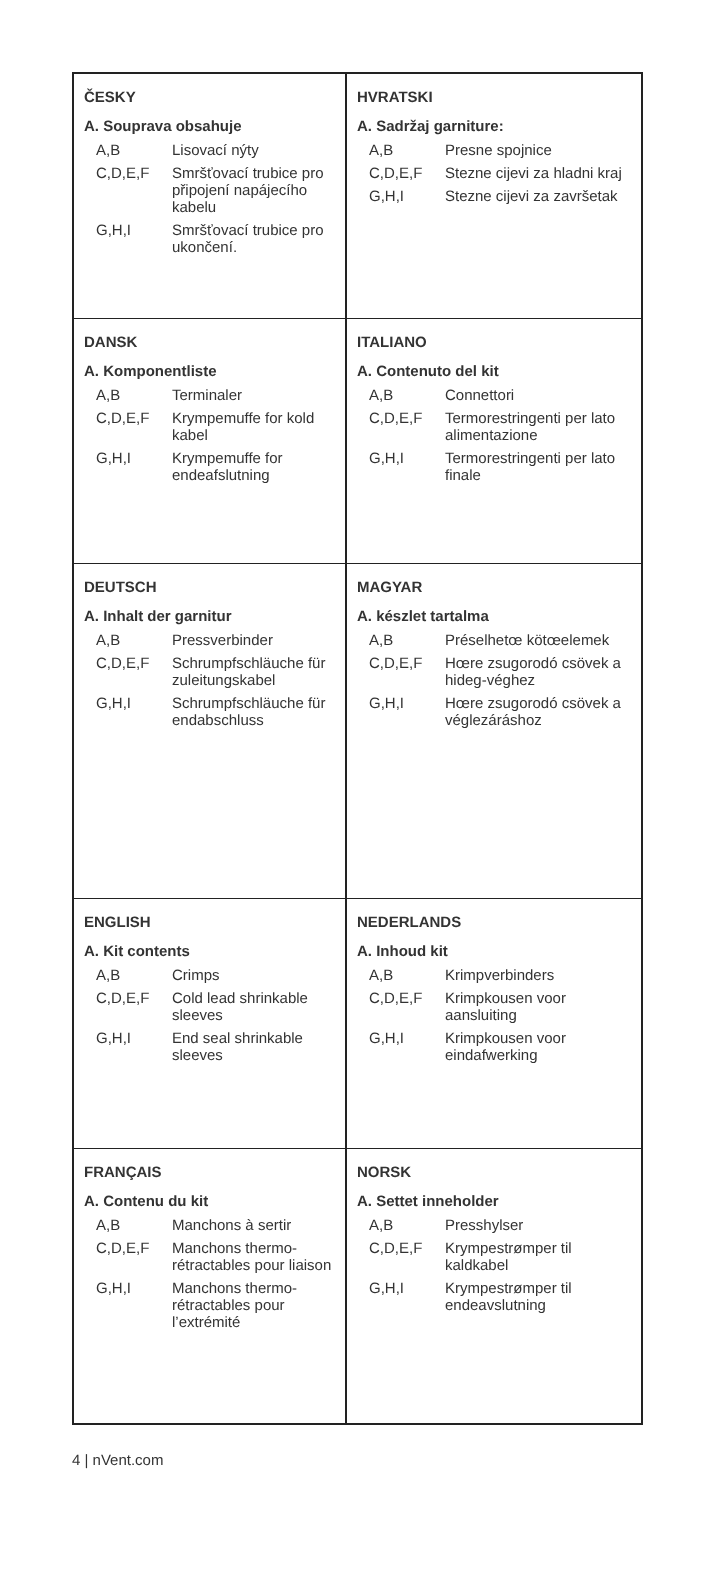ČESKY
A. Souprava obsahuje
| A,B | Lisovací nýty |
| C,D,E,F | Smršťovací trubice pro připojení napájecího kabelu |
| G,H,I | Smršťovací trubice pro ukončení. |
HVRATSKI
A. Sadržaj garniture:
| A,B | Presne spojnice |
| C,D,E,F | Stezne cijevi za hladni kraj |
| G,H,I | Stezne cijevi za završetak |
DANSK
A. Komponentliste
| A,B | Terminaler |
| C,D,E,F | Krympemuffe for kold kabel |
| G,H,I | Krympemuffe for endeafslutning |
ITALIANO
A. Contenuto del kit
| A,B | Connettori |
| C,D,E,F | Termorestringenti per lato alimentazione |
| G,H,I | Termorestringenti per lato finale |
DEUTSCH
A. Inhalt der garnitur
| A,B | Pressverbinder |
| C,D,E,F | Schrumpfschläuche für zuleitungskabel |
| G,H,I | Schrumpfschläuche für endabschluss |
MAGYAR
A. készlet tartalma
| A,B | Préselhetœ kötœelemek |
| C,D,E,F | Hœre zsugorodó csövek a hideg-véghez |
| G,H,I | Hœre zsugorodó csövek a véglezáráshoz |
ENGLISH
A. Kit contents
| A,B | Crimps |
| C,D,E,F | Cold lead shrinkable sleeves |
| G,H,I | End seal shrinkable sleeves |
NEDERLANDS
A. Inhoud kit
| A,B | Krimpverbinders |
| C,D,E,F | Krimpkousen voor aansluiting |
| G,H,I | Krimpkousen voor eindafwerking |
FRANÇAIS
A. Contenu du kit
| A,B | Manchons à sertir |
| C,D,E,F | Manchons thermo-rétractables pour liaison |
| G,H,I | Manchons thermo-rétractables pour l’extrémité |
NORSK
A. Settet inneholder
| A,B | Presshylser |
| C,D,E,F | Krympestrømper til kaldkabel |
| G,H,I | Krympestrømper til endeavslutning |
4 | nVent.com